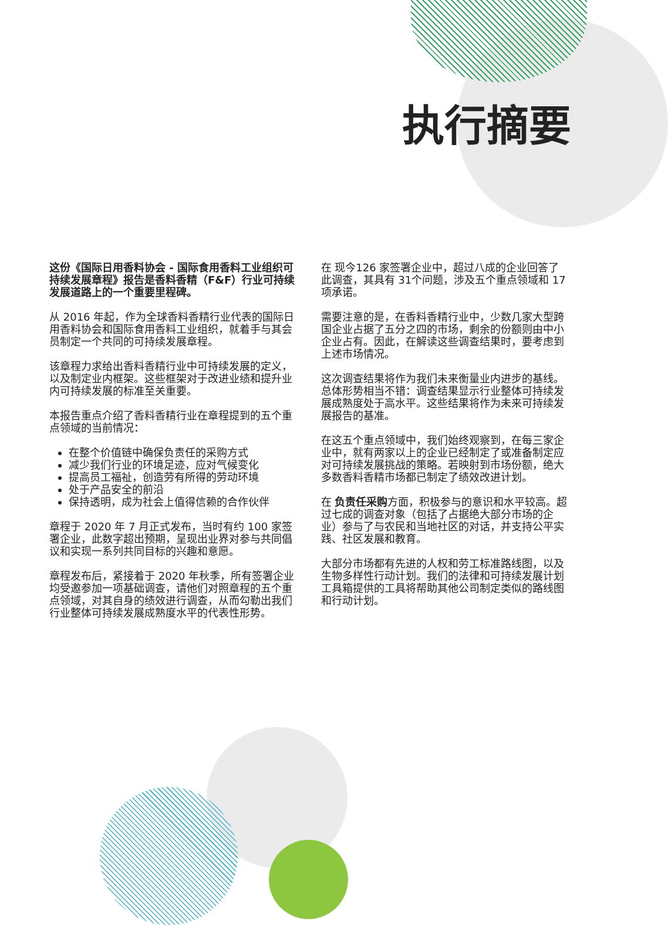执行摘要
这份《国际日用香料协会 - 国际食用香料工业组织可持续发展章程》报告是香料香精（F&F）行业可持续发展道路上的一个重要里程碑。
从 2016 年起，作为全球香料香精行业代表的国际日用香料协会和国际食用香料工业组织，就着手与其会员制定一个共同的可持续发展章程。
该章程力求给出香料香精行业中可持续发展的定义，以及制定业内框架。这些框架对于改进业绩和提升业内可持续发展的标准至关重要。
本报告重点介绍了香料香精行业在章程提到的五个重点领域的当前情况：
在整个价值链中确保负责任的采购方式
减少我们行业的环境足迹，应对气候变化
提高员工福祉，创造劳有所得的劳动环境
处于产品安全的前沿
保持透明，成为社会上值得信赖的合作伙伴
章程于 2020 年 7 月正式发布，当时有约 100 家签署企业，此数字超出预期，呈现出业界对参与共同倡议和实现一系列共同目标的兴趣和意愿。
章程发布后，紧接着于 2020 年秋季，所有签署企业均受邀参加一项基础调查，请他们对照章程的五个重点领域，对其自身的绩效进行调查，从而勾勒出我们行业整体可持续发展成熟度水平的代表性形势。
在 现今126 家签署企业中，超过八成的企业回答了此调查，其具有 31个问题，涉及五个重点领域和 17 项承诺。
需要注意的是，在香料香精行业中，少数几家大型跨国企业占据了五分之四的市场，剩余的份额则由中小企业占有。因此，在解读这些调查结果时，要考虑到上述市场情况。
这次调查结果将作为我们未来衡量业内进步的基线。总体形势相当不错：调查结果显示行业整体可持续发展成熟度处于高水平。这些结果将作为未来可持续发展报告的基准。
在这五个重点领域中，我们始终观察到，在每三家企业中，就有两家以上的企业已经制定了或准备制定应对可持续发展挑战的策略。若映射到市场份额，绝大多数香料香精市场都已制定了绩效改进计划。
在 负责任采购方面，积极参与的意识和水平较高。超过七成的调查对象（包括了占据绝大部分市场的企业）参与了与农民和当地社区的对话，并支持公平实践、社区发展和教育。
大部分市场都有先进的人权和劳工标准路线图，以及生物多样性行动计划。我们的法律和可持续发展计划工具箱提供的工具将帮助其他公司制定类似的路线图和行动计划。